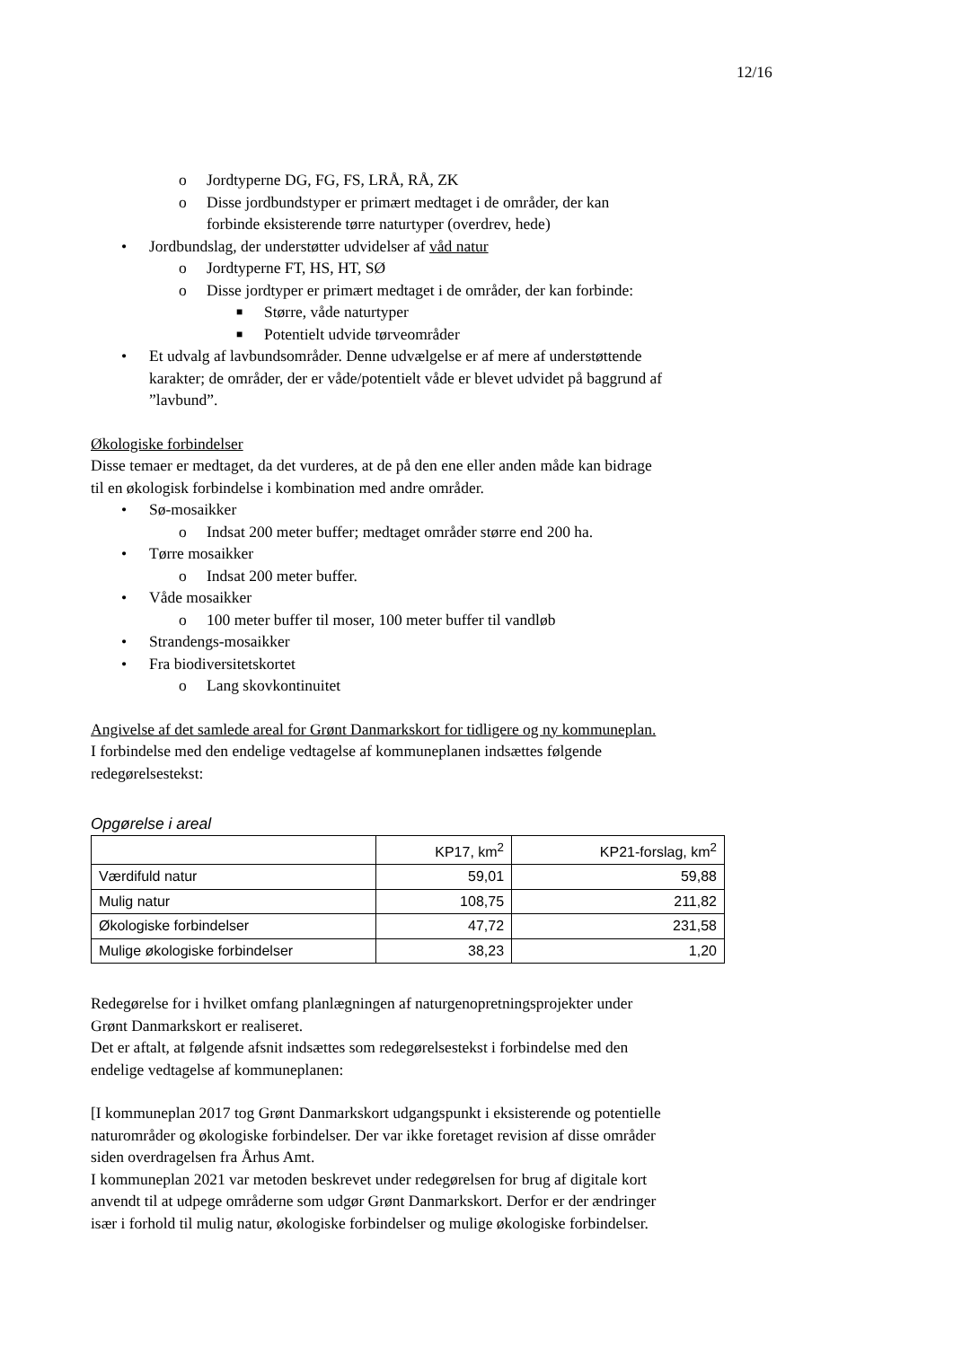12/16
o Jordtyperne DG, FG, FS, LRÅ, RÅ, ZK
o Disse jordbundstyper er primært medtaget i de områder, der kan forbinde eksisterende tørre naturtyper (overdrev, hede)
• Jordbundslag, der understøtter udvidelser af våd natur
o Jordtyperne FT, HS, HT, SØ
o Disse jordtyper er primært medtaget i de områder, der kan forbinde:
■ Større, våde naturtyper
■ Potentielt udvide tørveområder
• Et udvalg af lavbundsområder. Denne udvælgelse er af mere af understøttende karakter; de områder, der er våde/potentielt våde er blevet udvidet på baggrund af ”lavbund”.
Økologiske forbindelser
Disse temaer er medtaget, da det vurderes, at de på den ene eller anden måde kan bidrage til en økologisk forbindelse i kombination med andre områder.
• Sø-mosaikker
o Indsat 200 meter buffer; medtaget områder større end 200 ha.
• Tørre mosaikker
o Indsat 200 meter buffer.
• Våde mosaikker
o 100 meter buffer til moser, 100 meter buffer til vandløb
• Strandengs-mosaikker
• Fra biodiversitetskortet
o Lang skovkontinuitet
Angivelse af det samlede areal for Grønt Danmarkskort for tidligere og ny kommuneplan.
I forbindelse med den endelige vedtagelse af kommuneplanen indsættes følgende redegørelsestekst:
Opgørelse i areal
| | KP17, km<sup>2</sup> | KP21-forslag, km<sup>2</sup> |
| Værdifuld natur | 59,01 | 59,88 |
| Mulig natur | 108,75 | 211,82 |
| Økologiske forbindelser | 47,72 | 231,58 |
| Mulige økologiske forbindelser | 38,23 | 1,20 |
Redegørelse for i hvilket omfang planlægningen af naturgenopretningsprojekter under Grønt Danmarkskort er realiseret.
Det er aftalt, at følgende afsnit indsættes som redegørelsestekst i forbindelse med den endelige vedtagelse af kommuneplanen:
[I kommuneplan 2017 tog Grønt Danmarkskort udgangspunkt i eksisterende og potentielle naturområder og økologiske forbindelser. Der var ikke foretaget revision af disse områder siden overdragelsen fra Århus Amt.
I kommuneplan 2021 var metoden beskrevet under redegørelsen for brug af digitale kort anvendt til at udpege områderne som udgør Grønt Danmarkskort. Derfor er der ændringer især i forhold til mulig natur, økologiske forbindelser og mulige økologiske forbindelser.